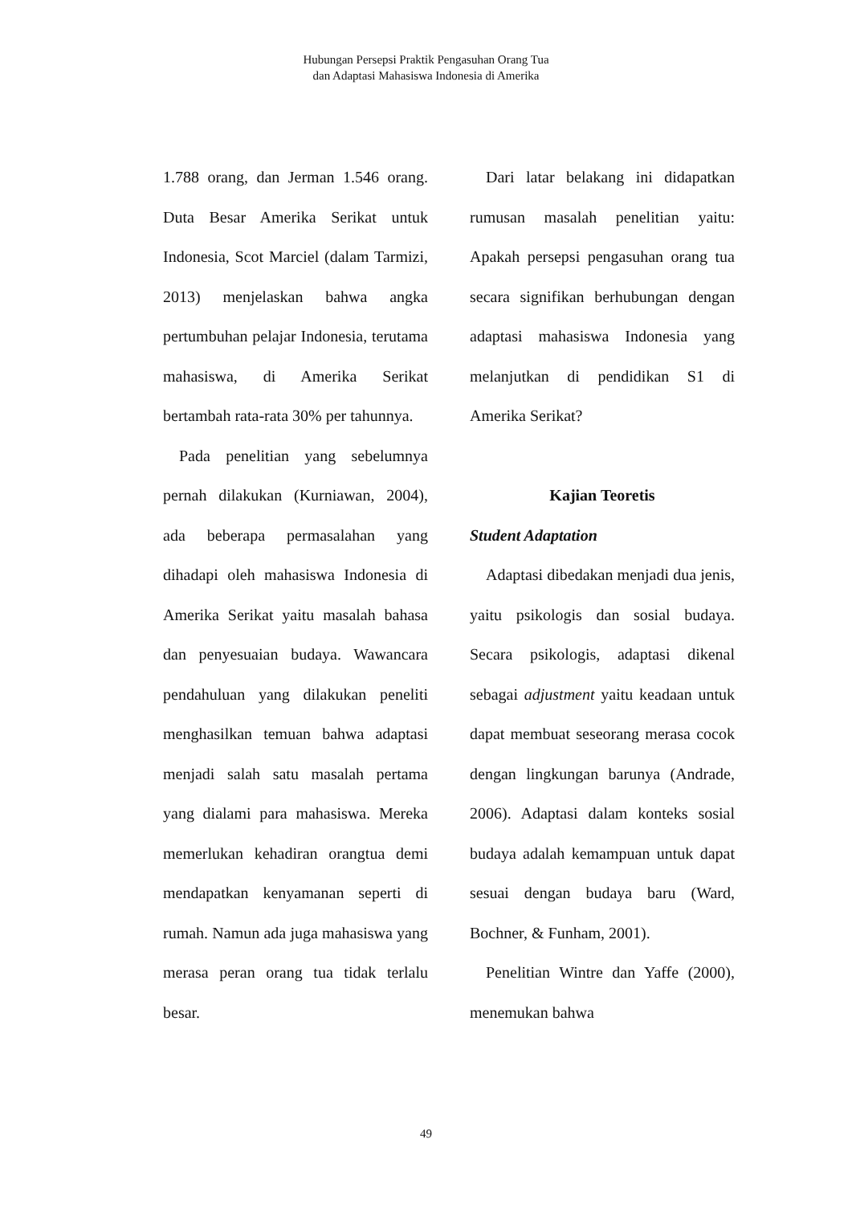Hubungan Persepsi Praktik Pengasuhan Orang Tua
dan Adaptasi Mahasiswa Indonesia di Amerika
1.788 orang, dan Jerman 1.546 orang. Duta Besar Amerika Serikat untuk Indonesia, Scot Marciel (dalam Tarmizi, 2013) menjelaskan bahwa angka pertumbuhan pelajar Indonesia, terutama mahasiswa, di Amerika Serikat bertambah rata-rata 30% per tahunnya.
Pada penelitian yang sebelumnya pernah dilakukan (Kurniawan, 2004), ada beberapa permasalahan yang dihadapi oleh mahasiswa Indonesia di Amerika Serikat yaitu masalah bahasa dan penyesuaian budaya. Wawancara pendahuluan yang dilakukan peneliti menghasilkan temuan bahwa adaptasi menjadi salah satu masalah pertama yang dialami para mahasiswa. Mereka memerlukan kehadiran orangtua demi mendapatkan kenyamanan seperti di rumah. Namun ada juga mahasiswa yang merasa peran orang tua tidak terlalu besar.
Dari latar belakang ini didapatkan rumusan masalah penelitian yaitu: Apakah persepsi pengasuhan orang tua secara signifikan berhubungan dengan adaptasi mahasiswa Indonesia yang melanjutkan di pendidikan S1 di Amerika Serikat?
Kajian Teoretis
Student Adaptation
Adaptasi dibedakan menjadi dua jenis, yaitu psikologis dan sosial budaya. Secara psikologis, adaptasi dikenal sebagai adjustment yaitu keadaan untuk dapat membuat seseorang merasa cocok dengan lingkungan barunya (Andrade, 2006). Adaptasi dalam konteks sosial budaya adalah kemampuan untuk dapat sesuai dengan budaya baru (Ward, Bochner, & Funham, 2001).
Penelitian Wintre dan Yaffe (2000), menemukan bahwa
49